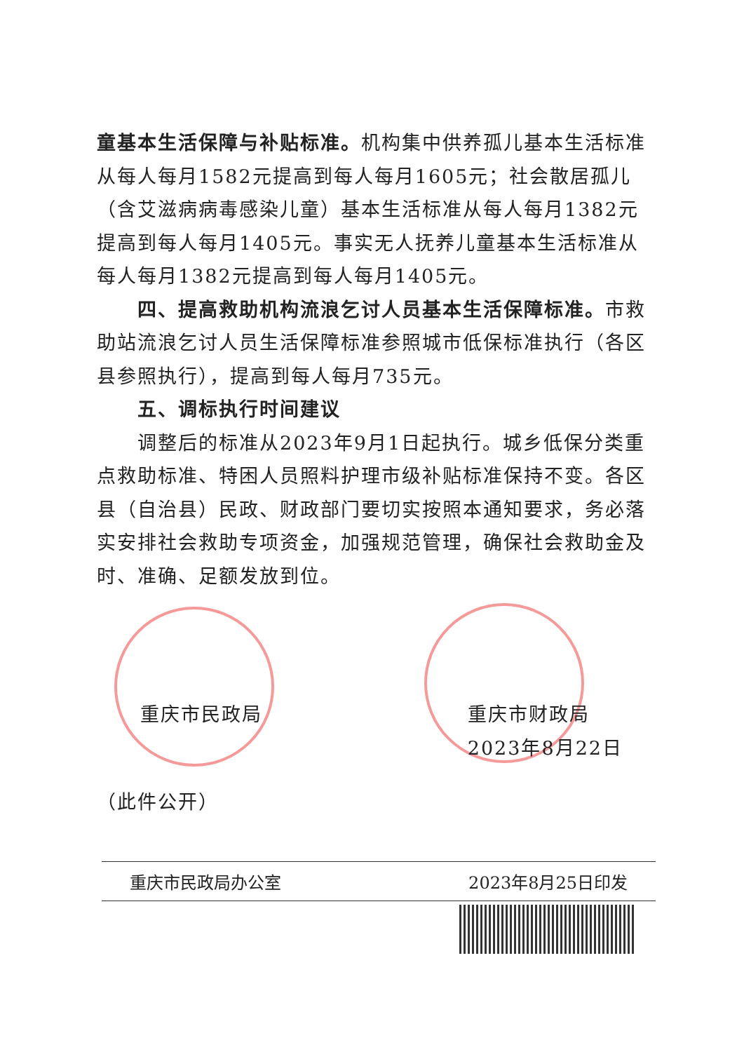童基本生活保障与补贴标准。机构集中供养孤儿基本生活标准从每人每月1582元提高到每人每月1605元；社会散居孤儿（含艾滋病病毒感染儿童）基本生活标准从每人每月1382元提高到每人每月1405元。事实无人抚养儿童基本生活标准从每人每月1382元提高到每人每月1405元。
四、提高救助机构流浪乞讨人员基本生活保障标准。市救助站流浪乞讨人员生活保障标准参照城市低保标准执行（各区县参照执行），提高到每人每月735元。
五、调标执行时间建议
调整后的标准从2023年9月1日起执行。城乡低保分类重点救助标准、特困人员照料护理市级补贴标准保持不变。各区县（自治县）民政、财政部门要切实按照本通知要求，务必落实安排社会救助专项资金，加强规范管理，确保社会救助金及时、准确、足额发放到位。
重庆市民政局 重庆市财政局
2023年8月22日
（此件公开）
重庆市民政局办公室 2023年8月25日印发